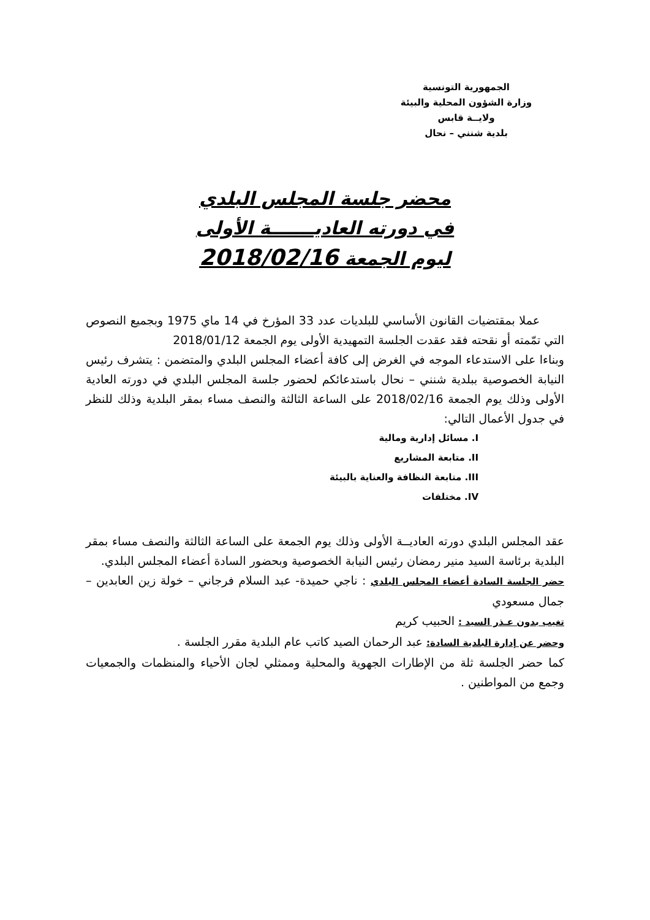الجمهورية التونسية
وزارة الشؤون المحلية والبيئة
ولايــة قابس
بلدية شنني – نحال
محضر جلسة المجلس البلدي
في دورته العاديـــــــة الأولى
ليوم الجمعة 2018/02/16
عملا بمقتضيات القانون الأساسي للبلديات عدد 33 المؤرخ في 14 ماي 1975 وبجميع النصوص التي تمّمته أو نقحته فقد عقدت الجلسة التمهيدية الأولى يوم الجمعة 2018/01/12
وبناءا على الاستدعاء الموجه في الغرض إلى كافة أعضاء المجلس البلدي والمتضمن : يتشرف رئيس النيابة الخصوصية ببلدية شنني – نحال باستدعائكم لحضور جلسة المجلس البلدي في دورته العادية الأولى وذلك يوم الجمعة 2018/02/16 على الساعة الثالثة والنصف مساء بمقر البلدية وذلك للنظر في جدول الأعمال التالي:
I. مسائل إدارية ومالية
II. متابعة المشاريع
III. متابعة النظافة والعناية بالبيئة
IV. مختلفات
عقد المجلس البلدي دورته العاديــة الأولى وذلك يوم الجمعة على الساعة الثالثة والنصف مساء بمقر البلدية برئاسة السيد منير رمضان رئيس النيابة الخصوصية وبحضور السادة أعضاء المجلس البلدي.
حضر الجلسة السادة أعضاء المجلس البلدي : ناجي حميدة- عبد السلام فرجاني – خولة زين العابدين – جمال مسعودي
تغيب بدون عـذر السيد : الحبيب كريم
وحضر عن إدارة البلدية السادة: عبد الرحمان الصيد كاتب عام البلدية مقرر الجلسة .
كما حضر الجلسة ثلة من الإطارات الجهوية والمحلية وممثلي لجان الأحياء والمنظمات والجمعيات وجمع من المواطنين .